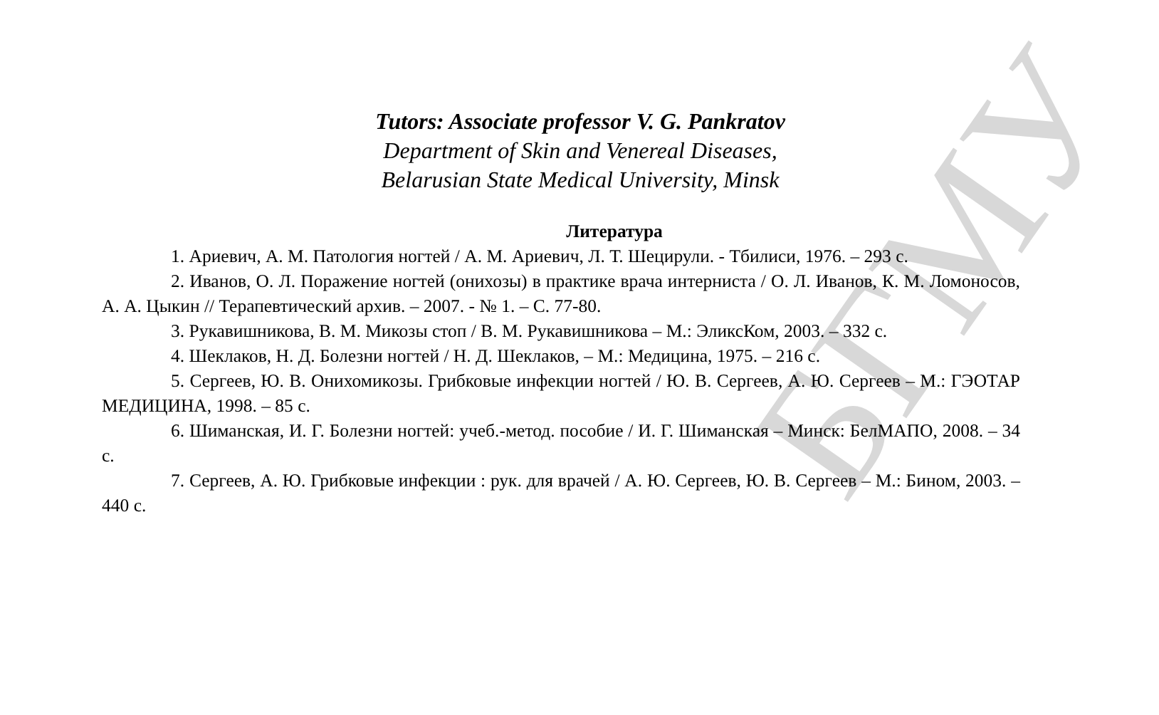БГМУ
Tutors: Associate professor V. G. Pankratov
Department of Skin and Venereal Diseases,
Belarusian State Medical University, Minsk
Литература
1. Ариевич, А. М. Патология ногтей / А. М. Ариевич, Л. Т. Шецирули. - Тбилиси, 1976. – 293 с.
2. Иванов, О. Л. Поражение ногтей (онихозы) в практике врача интерниста / О. Л. Иванов, К. М. Ломоносов, А. А. Цыкин // Терапевтический архив. – 2007. - № 1. – С. 77-80.
3. Рукавишникова, В. М. Микозы стоп / В. М. Рукавишникова – М.: ЭликсКом, 2003. – 332 с.
4. Шеклаков, Н. Д. Болезни ногтей / Н. Д. Шеклаков, – М.: Медицина, 1975. – 216 с.
5. Сергеев, Ю. В. Онихомикозы. Грибковые инфекции ногтей / Ю. В. Сергеев, А. Ю. Сергеев – М.: ГЭОТАР МЕДИЦИНА, 1998. – 85 с.
6. Шиманская, И. Г. Болезни ногтей: учеб.-метод. пособие / И. Г. Шиманская – Минск: БелМАПО, 2008. – 34 с.
7. Сергеев, А. Ю. Грибковые инфекции : рук. для врачей / А. Ю. Сергеев, Ю. В. Сергеев – М.: Бином, 2003. – 440 с.